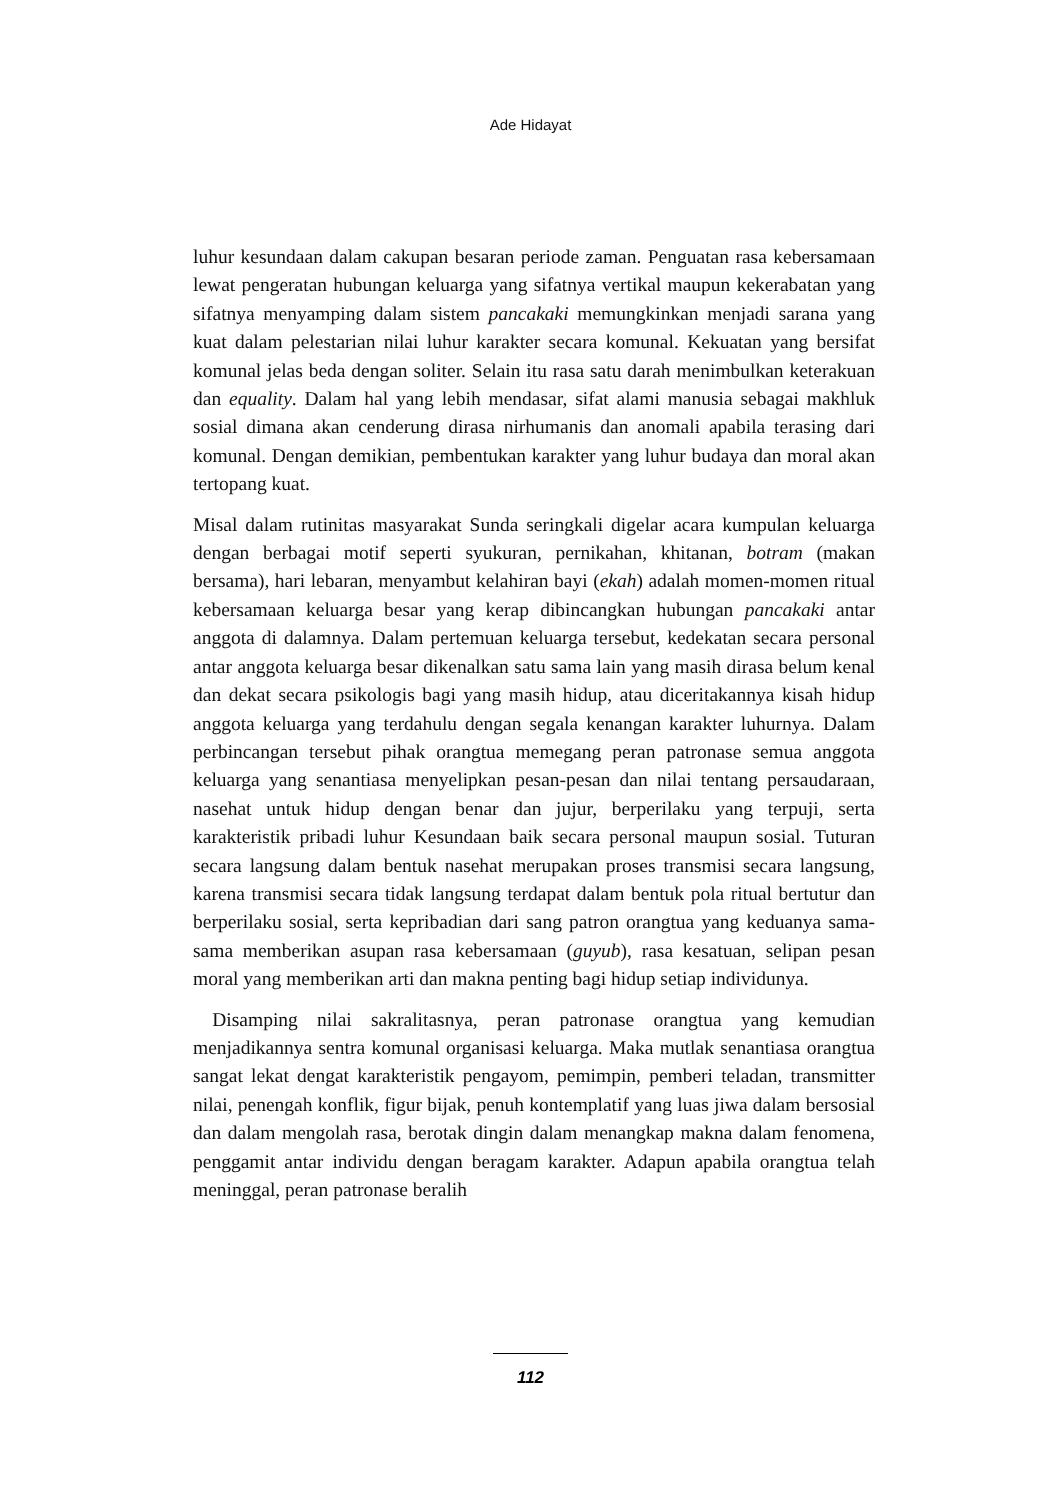Ade Hidayat
luhur kesundaan dalam cakupan besaran periode zaman. Penguatan rasa kebersamaan lewat pengeratan hubungan keluarga yang sifatnya vertikal maupun kekerabatan yang sifatnya menyamping dalam sistem pancakaki memungkinkan menjadi sarana yang kuat dalam pelestarian nilai luhur karakter secara komunal. Kekuatan yang bersifat komunal jelas beda dengan soliter. Selain itu rasa satu darah menimbulkan keterakuan dan equality. Dalam hal yang lebih mendasar, sifat alami manusia sebagai makhluk sosial dimana akan cenderung dirasa nirhumanis dan anomali apabila terasing dari komunal. Dengan demikian, pembentukan karakter yang luhur budaya dan moral akan tertopang kuat.
Misal dalam rutinitas masyarakat Sunda seringkali digelar acara kumpulan keluarga dengan berbagai motif seperti syukuran, pernikahan, khitanan, botram (makan bersama), hari lebaran, menyambut kelahiran bayi (ekah) adalah momen-momen ritual kebersamaan keluarga besar yang kerap dibincangkan hubungan pancakaki antar anggota di dalamnya. Dalam pertemuan keluarga tersebut, kedekatan secara personal antar anggota keluarga besar dikenalkan satu sama lain yang masih dirasa belum kenal dan dekat secara psikologis bagi yang masih hidup, atau diceritakannya kisah hidup anggota keluarga yang terdahulu dengan segala kenangan karakter luhurnya. Dalam perbincangan tersebut pihak orangtua memegang peran patronase semua anggota keluarga yang senantiasa menyelipkan pesan-pesan dan nilai tentang persaudaraan, nasehat untuk hidup dengan benar dan jujur, berperilaku yang terpuji, serta karakteristik pribadi luhur Kesundaan baik secara personal maupun sosial. Tuturan secara langsung dalam bentuk nasehat merupakan proses transmisi secara langsung, karena transmisi secara tidak langsung terdapat dalam bentuk pola ritual bertutur dan berperilaku sosial, serta kepribadian dari sang patron orangtua yang keduanya sama-sama memberikan asupan rasa kebersamaan (guyub), rasa kesatuan, selipan pesan moral yang memberikan arti dan makna penting bagi hidup setiap individunya.
Disamping nilai sakralitasnya, peran patronase orangtua yang kemudian menjadikannya sentra komunal organisasi keluarga. Maka mutlak senantiasa orangtua sangat lekat dengat karakteristik pengayom, pemimpin, pemberi teladan, transmitter nilai, penengah konflik, figur bijak, penuh kontemplatif yang luas jiwa dalam bersosial dan dalam mengolah rasa, berotak dingin dalam menangkap makna dalam fenomena, penggamit antar individu dengan beragam karakter. Adapun apabila orangtua telah meninggal, peran patronase beralih
112